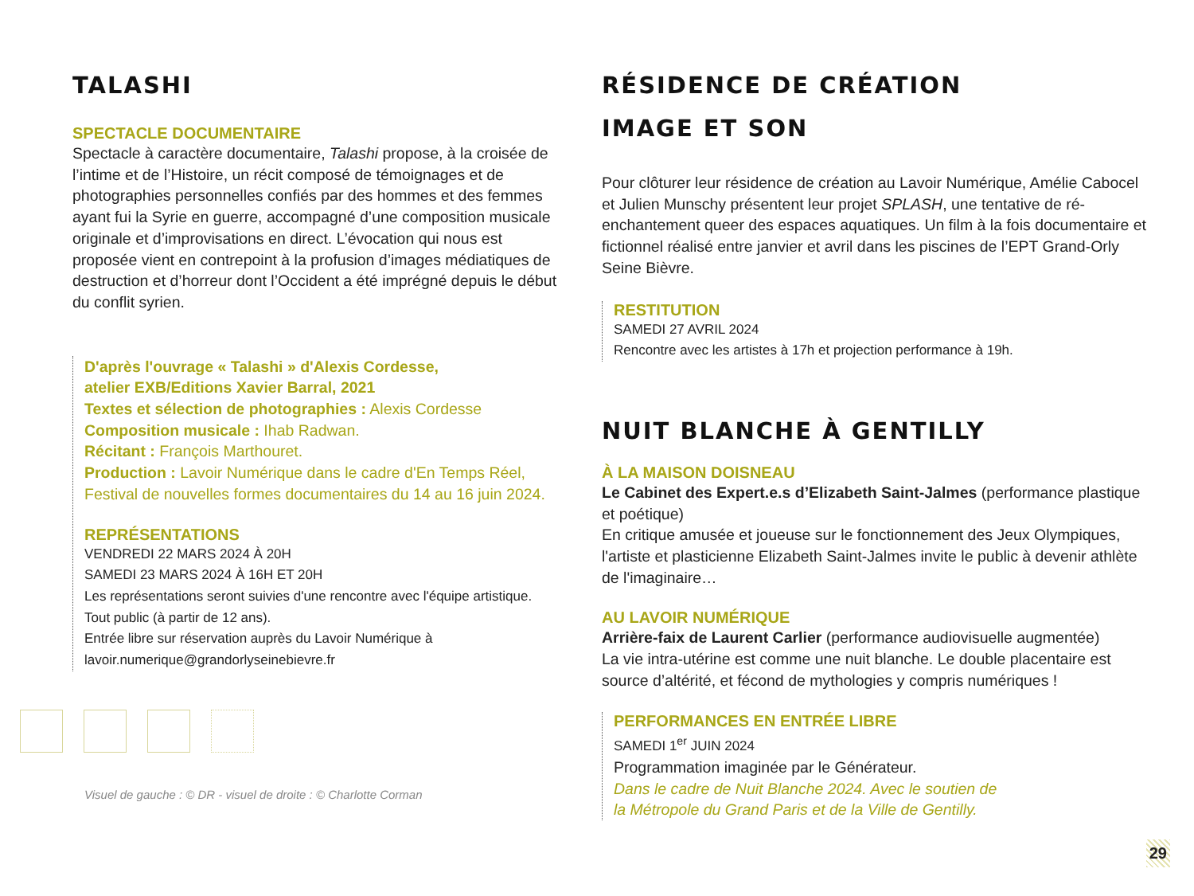TALASHI
SPECTACLE DOCUMENTAIRE
Spectacle à caractère documentaire, Talashi propose, à la croisée de l’intime et de l’Histoire, un récit composé de témoignages et de photographies personnelles confiés par des hommes et des femmes ayant fui la Syrie en guerre, accompagné d’une composition musicale originale et d’improvisations en direct. L’évocation qui nous est proposée vient en contrepoint à la profusion d’images médiatiques de destruction et d’horreur dont l’Occident a été imprégné depuis le début du conflit syrien.
D'après l'ouvrage « Talashi » d'Alexis Cordesse,
atelier EXB/Editions Xavier Barral, 2021
Textes et sélection de photographies : Alexis Cordesse
Composition musicale : Ihab Radwan.
Récitant : François Marthouret.
Production : Lavoir Numérique dans le cadre d'En Temps Réel, Festival de nouvelles formes documentaires du 14 au 16 juin 2024.
REPRÉSENTATIONS
VENDREDI 22 MARS 2024 À 20H
SAMEDI 23 MARS 2024 À 16H ET 20H
Les représentations seront suivies d'une rencontre avec l'équipe artistique.
Tout public (à partir de 12 ans).
Entrée libre sur réservation auprès du Lavoir Numérique à
lavoir.numerique@grandorlyseinebievre.fr
Visuel de gauche : © DR - visuel de droite : © Charlotte Corman
RÉSIDENCE DE CRÉATION
IMAGE ET SON
Pour clôturer leur résidence de création au Lavoir Numérique, Amélie Cabocel et Julien Munschy présentent leur projet SPLASH, une tentative de ré-enchantement queer des espaces aquatiques. Un film à la fois documentaire et fictionnel réalisé entre janvier et avril dans les piscines de l’EPT Grand-Orly Seine Bièvre.
RESTITUTION
SAMEDI 27 AVRIL 2024
Rencontre avec les artistes à 17h et projection performance à 19h.
NUIT BLANCHE À GENTILLY
À LA MAISON DOISNEAU
Le Cabinet des Expert.e.s d’Elizabeth Saint-Jalmes (performance plastique et poétique)
En critique amusée et joueuse sur le fonctionnement des Jeux Olympiques, l'artiste et plasticienne Elizabeth Saint-Jalmes invite le public à devenir athlète de l'imaginaire…
AU LAVOIR NUMÉRIQUE
Arrière-faix de Laurent Carlier (performance audiovisuelle augmentée)
La vie intra-utérine est comme une nuit blanche. Le double placentaire est source d’altérité, et fécond de mythologies y compris numériques !
PERFORMANCES EN ENTRÉE LIBRE
SAMEDI 1<sup>er</sup> JUIN 2024
Programmation imaginée par le Générateur.
Dans le cadre de Nuit Blanche 2024. Avec le soutien de
la Métropole du Grand Paris et de la Ville de Gentilly.
29